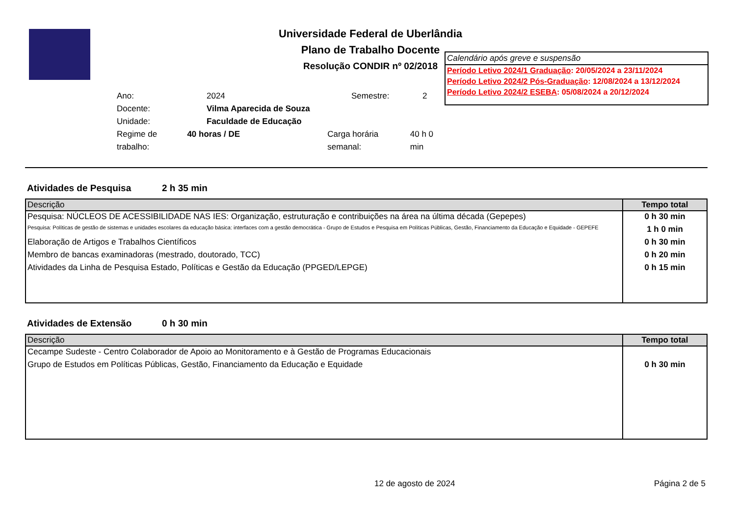Universidade Federal de Uberlândia
Plano de Trabalho Docente
Resolução CONDIR nº 02/2018
Ano: 2024 Semestre: 2
Docente: Vilma Aparecida de Souza
Unidade: Faculdade de Educação
Regime de trabalho: 40 horas / DE Carga horária semanal: 40 h 0 min
Calendário após greve e suspensão
Período Letivo 2024/1 Graduação: 20/05/2024 a 23/11/2024
Período Letivo 2024/2 Pós-Graduação: 12/08/2024 a 13/12/2024
Período Letivo 2024/2 ESEBA: 05/08/2024 a 20/12/2024
Atividades de Pesquisa 2 h 35 min
| Descrição | Tempo total |
| --- | --- |
| Pesquisa: NÚCLEOS DE ACESSIBILIDADE NAS IES: Organização, estruturação e contribuições na área na última década (Gepepes) | 0 h 30 min |
| Pesquisa: Políticas de gestão de sistemas e unidades escolares da educação básica: interfaces com a gestão democrática - Grupo de Estudos e Pesquisa em Políticas Públicas, Gestão, Financiamento da Educação e Equidade - GEPEFE | 1 h 0 min |
| Elaboração de Artigos e Trabalhos Científicos | 0 h 30 min |
| Membro de bancas examinadoras (mestrado, doutorado, TCC) | 0 h 20 min |
| Atividades da Linha de Pesquisa Estado, Políticas e Gestão da Educação (PPGED/LEPGE) | 0 h 15 min |
Atividades de Extensão 0 h 30 min
| Descrição | Tempo total |
| --- | --- |
| Cecampe Sudeste - Centro Colaborador de Apoio ao Monitoramento e à Gestão de Programas Educacionais | |
| Grupo de Estudos em Políticas Públicas, Gestão, Financiamento da Educação e Equidade | 0 h 30 min |
12 de agosto de 2024 Página 2 de 5